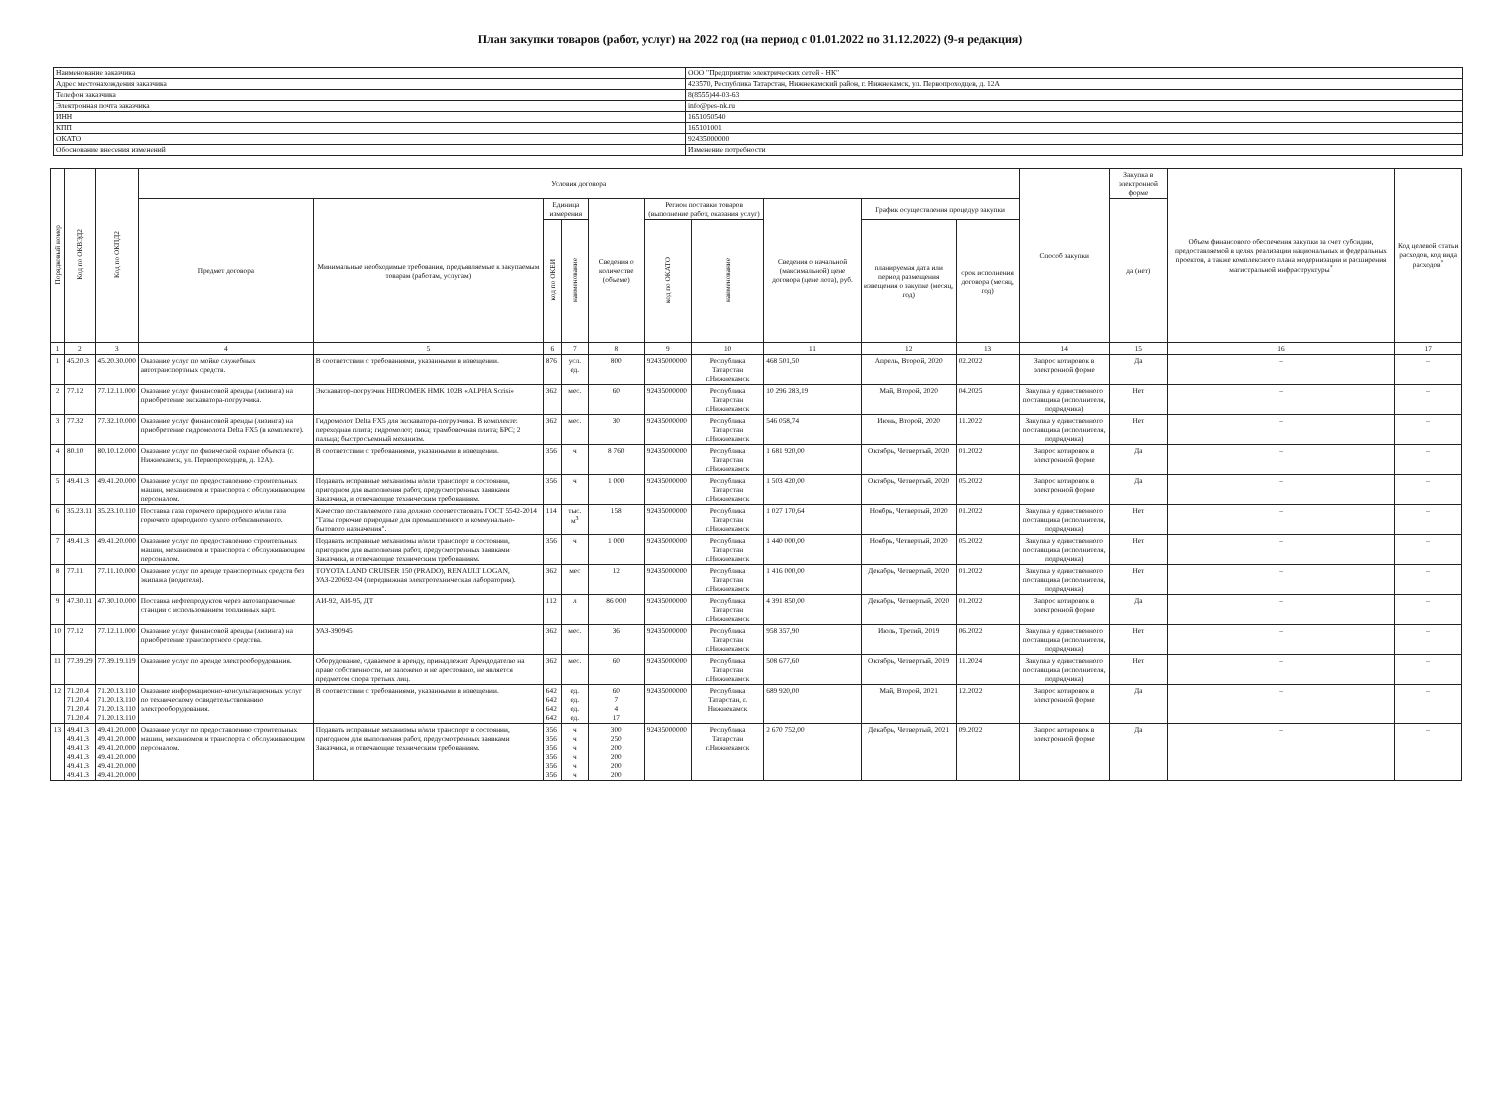План закупки товаров (работ, услуг) на 2022 год (на период с 01.01.2022 по 31.12.2022) (9-я редакция)
| Наименование заказчика | ООО "Предприятие электрических сетей - НК" |
| Адрес местонахождения заказчика | 423570, Республика Татарстан, Нижнекамский район, г. Нижнекамск, ул. Первопроходцев, д. 12А |
| Телефон заказчика | 8(8555)44-03-63 |
| Электронная почта заказчика | info@pes-nk.ru |
| ИНН | 1651050540 |
| КПП | 165101001 |
| ОКАТО | 92435000000 |
| Обоснование внесения изменений | Изменение потребности |
| Порядковый номер | Код по ОКВЭД2 | Код по ОКПД2 | Условия договора | | | | | | | | | | Способ закупки | Закупка в электронной форме | Объем финансового обеспечения закупки за счет субсидии, предоставляемой в целях реализации национальных и федеральных проектов, а также комплексного плана модернизации и расширения магистральной инфраструктуры<sup>*</sup> | Код целевой статьи расходов, код вида расходов<sup>*</sup> |
| --- | --- | --- | --- | --- | --- | --- | --- | --- | --- | --- | --- | --- | --- | --- | --- | --- |
| | | | Предмет договора | Минимальные необходимые требования, предъявляемые к закупаемым товарам (работам, услугам) | Единица измерения | | Сведения о количестве (объеме) | Регион поставки товаров (выполнение работ, оказания услуг) | | Сведения о начальной (максимальной) цене договора (цене лота), руб. | График осуществления процедур закупки | | | да (нет) | | |
| | | | | | код по ОКЕИ | наименование | | код по ОКАТО | наименование | | планируемая дата или период размещения извещения о закупке (месяц, год) | срок исполнения договора (месяц, год) | | | | |
| 1 | 2 | 3 | 4 | 5 | 6 | 7 | 8 | 9 | 10 | 11 | 12 | 13 | 14 | 15 | 16 | 17 |
| 1 | 45.20.3 | 45.20.30.000 | Оказание услуг по мойке служебных автотранспортных средств. | В соответствии с требованиями, указанными в извещении. | 876 | усл. ед. | 800 | 92435000000 | Республика Татарстан г.Нижнекамск | 468 501,50 | Апрель, Второй, 2020 | 02.2022 | Запрос котировок в электронной форме | Да | – | – |
| 2 | 77.12 | 77.12.11.000 | Оказание услуг финансовой аренды (лизинга) на приобретение экскаватора-погрузчика. | Экскаватор-погрузчик HIDROMEK HMK 102B «ALPHA Scrisi» | 362 | мес. | 60 | 92435000000 | Республика Татарстан г.Нижнекамск | 10 296 283,19 | Май, Второй, 2020 | 04.2025 | Закупка у единственного поставщика (исполнителя, подрядчика) | Нет | – | – |
| 3 | 77.32 | 77.32.10.000 | Оказание услуг финансовой аренды (лизинга) на приобретение гидромолота Delta FX5 (в комплекте). | Гидромолот Delta FX5 для экскаватора-погрузчика. В комплекте: переходная плита; гидромолот; пика; трамбовочная плита; БРС; 2 пальца; быстросъемный механизм. | 362 | мес. | 30 | 92435000000 | Республика Татарстан г.Нижнекамск | 546 058,74 | Июнь, Второй, 2020 | 11.2022 | Закупка у единственного поставщика (исполнителя, подрядчика) | Нет | – | – |
| 4 | 80.10 | 80.10.12.000 | Оказание услуг по физической охране объекта (г. Нижнекамск, ул. Первопроходцев, д. 12А). | В соответствии с требованиями, указанными в извещении. | 356 | ч | 8 760 | 92435000000 | Республика Татарстан г.Нижнекамск | 1 681 920,00 | Октябрь, Четвертый, 2020 | 01.2022 | Запрос котировок в электронной форме | Да | – | – |
| 5 | 49.41.3 | 49.41.20.000 | Оказание услуг по предоставлению строительных машин, механизмов и транспорта с обслуживающим персоналом. | Подавать исправные механизмы и/или транспорт в состоянии, пригодном для выполнения работ, предусмотренных заявками Заказчика, и отвечающие техническим требованиям. | 356 | ч | 1 000 | 92435000000 | Республика Татарстан г.Нижнекамск | 1 503 420,00 | Октябрь, Четвертый, 2020 | 05.2022 | Запрос котировок в электронной форме | Да | – | – |
| 6 | 35.23.11 | 35.23.10.110 | Поставка газа горючего природного и/или газа горючего природного сухого отбензиненного. | Качество поставляемого газа должно соответствовать ГОСТ 5542-2014 "Газы горючие природные для промышленного и коммунально-бытового назначения". | 114 | тыс. м<sup>3</sup> | 158 | 92435000000 | Республика Татарстан г.Нижнекамск | 1 027 170,64 | Ноябрь, Четвертый, 2020 | 01.2022 | Закупка у единственного поставщика (исполнителя, подрядчика) | Нет | – | – |
| 7 | 49.41.3 | 49.41.20.000 | Оказание услуг по предоставлению строительных машин, механизмов и транспорта с обслуживающим персоналом. | Подавать исправные механизмы и/или транспорт в состоянии, пригодном для выполнения работ, предусмотренных заявками Заказчика, и отвечающие техническим требованиям. | 356 | ч | 1 000 | 92435000000 | Республика Татарстан г.Нижнекамск | 1 440 000,00 | Ноябрь, Четвертый, 2020 | 05.2022 | Закупка у единственного поставщика (исполнителя, подрядчика) | Нет | – | – |
| 8 | 77.11 | 77.11.10.000 | Оказание услуг по аренде транспортных средств без экипажа (водителя). | TOYOTA LAND CRUISER 150 (PRADO), RENAULT LOGAN, УАЗ-220692-04 (передвижная электротехническая лаборатория). | 362 | мес | 12 | 92435000000 | Республика Татарстан г.Нижнекамск | 1 416 000,00 | Декабрь, Четвертый, 2020 | 01.2022 | Закупка у единственного поставщика (исполнителя, подрядчика) | Нет | – | – |
| 9 | 47.30.11 | 47.30.10.000 | Поставка нефтепродуктов через автозаправочные станции с использованием топливных карт. | АИ-92, АИ-95, ДТ | 112 | л | 86 000 | 92435000000 | Республика Татарстан г.Нижнекамск | 4 391 850,00 | Декабрь, Четвертый, 2020 | 01.2022 | Запрос котировок в электронной форме | Да | – | – |
| 10 | 77.12 | 77.12.11.000 | Оказание услуг финансовой аренды (лизинга) на приобретение транспортного средства. | УАЗ-390945 | 362 | мес. | 36 | 92435000000 | Республика Татарстан г.Нижнекамск | 958 357,90 | Июль, Третий, 2019 | 06.2022 | Закупка у единственного поставщика (исполнителя, подрядчика) | Нет | – | – |
| 11 | 77.39.29 | 77.39.19.119 | Оказание услуг по аренде электрооборудования. | Оборудование, сдаваемое в аренду, принадлежит Арендодателю на праве собственности, не заложено и не арестовано, не является предметом спора третьих лиц. | 362 | мес. | 60 | 92435000000 | Республика Татарстан г.Нижнекамск | 508 677,60 | Октябрь, Четвертый, 2019 | 11.2024 | Закупка у единственного поставщика (исполнителя, подрядчика) | Нет | – | – |
| 12 | 71.20.4 71.20.4 71.20.4 71.20.4 | 71.20.13.110 71.20.13.110 71.20.13.110 71.20.13.110 | Оказание информационно-консультационных услуг по техническому освидетельствованию электрооборудования. | В соответствии с требованиями, указанными в извещении. | 642 642 642 642 | ед. ед. ед. ед. | 60 7 4 17 | 92435000000 | Республика Татарстан, г. Нижнекамск | 689 920,00 | Май, Второй, 2021 | 12.2022 | Запрос котировок в электронной форме | Да | – | – |
| 13 | 49.41.3 49.41.3 49.41.3 49.41.3 49.41.3 49.41.3 | 49.41.20.000 49.41.20.000 49.41.20.000 49.41.20.000 49.41.20.000 49.41.20.000 | Оказание услуг по предоставлению строительных машин, механизмов и транспорта с обслуживающим персоналом. | Подавать исправные механизмы и/или транспорт в состоянии, пригодном для выполнения работ, предусмотренных заявками Заказчика, и отвечающие техническим требованиям. | 356 356 356 356 356 356 | ч ч ч ч ч ч | 300 250 200 200 200 200 | 92435000000 | Республика Татарстан г.Нижнекамск | 2 670 752,00 | Декабрь, Четвертый, 2021 | 09.2022 | Запрос котировок в электронной форме | Да | – | – |